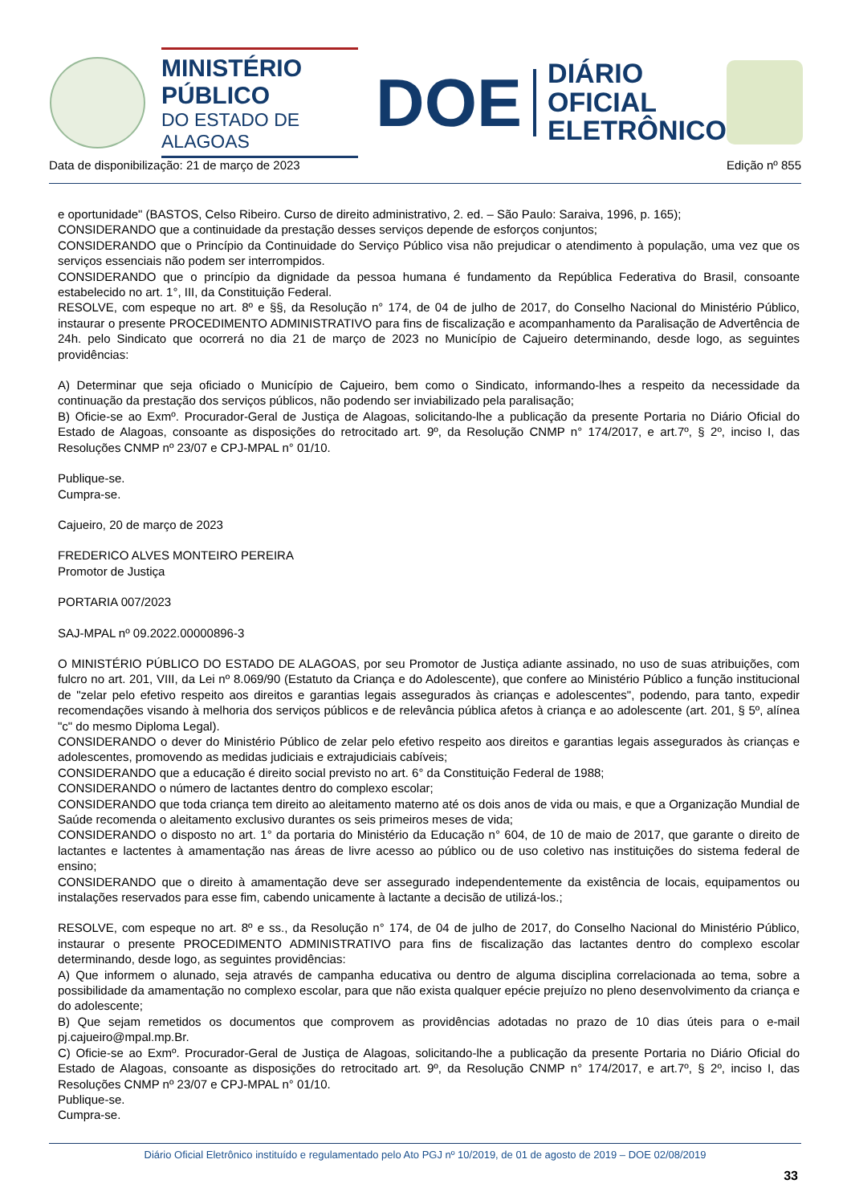MINISTÉRIO PÚBLICO
DO ESTADO DE ALAGOAS
DOE
DIÁRIO OFICIAL
ELETRÔNICO
Data de disponibilização: 21 de março de 2023 Edição nº 855
e oportunidade" (BASTOS, Celso Ribeiro. Curso de direito administrativo, 2. ed. – São Paulo: Saraiva, 1996, p. 165);
CONSIDERANDO que a continuidade da prestação desses serviços depende de esforços conjuntos;
CONSIDERANDO que o Princípio da Continuidade do Serviço Público visa não prejudicar o atendimento à população, uma vez que os serviços essenciais não podem ser interrompidos.
CONSIDERANDO que o princípio da dignidade da pessoa humana é fundamento da República Federativa do Brasil, consoante estabelecido no art. 1°, III, da Constituição Federal.
RESOLVE, com espeque no art. 8º e §§, da Resolução n° 174, de 04 de julho de 2017, do Conselho Nacional do Ministério Público, instaurar o presente PROCEDIMENTO ADMINISTRATIVO para fins de fiscalização e acompanhamento da Paralisação de Advertência de 24h. pelo Sindicato que ocorrerá no dia 21 de março de 2023 no Município de Cajueiro determinando, desde logo, as seguintes providências:
A) Determinar que seja oficiado o Município de Cajueiro, bem como o Sindicato, informando-lhes a respeito da necessidade da continuação da prestação dos serviços públicos, não podendo ser inviabilizado pela paralisação;
B) Oficie-se ao Exmº. Procurador-Geral de Justiça de Alagoas, solicitando-lhe a publicação da presente Portaria no Diário Oficial do Estado de Alagoas, consoante as disposições do retrocitado art. 9º, da Resolução CNMP n° 174/2017, e art.7º, § 2º, inciso I, das Resoluções CNMP nº 23/07 e CPJ-MPAL n° 01/10.
Publique-se.
Cumpra-se.
Cajueiro, 20 de março de 2023
FREDERICO ALVES MONTEIRO PEREIRA
Promotor de Justiça
PORTARIA 007/2023
SAJ-MPAL nº 09.2022.00000896-3
O MINISTÉRIO PÚBLICO DO ESTADO DE ALAGOAS, por seu Promotor de Justiça adiante assinado, no uso de suas atribuições, com fulcro no art. 201, VIII, da Lei nº 8.069/90 (Estatuto da Criança e do Adolescente), que confere ao Ministério Público a função institucional de "zelar pelo efetivo respeito aos direitos e garantias legais assegurados às crianças e adolescentes", podendo, para tanto, expedir recomendações visando à melhoria dos serviços públicos e de relevância pública afetos à criança e ao adolescente (art. 201, § 5º, alínea "c" do mesmo Diploma Legal).
CONSIDERANDO o dever do Ministério Público de zelar pelo efetivo respeito aos direitos e garantias legais assegurados às crianças e adolescentes, promovendo as medidas judiciais e extrajudiciais cabíveis;
CONSIDERANDO que a educação é direito social previsto no art. 6° da Constituição Federal de 1988;
CONSIDERANDO o número de lactantes dentro do complexo escolar;
CONSIDERANDO que toda criança tem direito ao aleitamento materno até os dois anos de vida ou mais, e que a Organização Mundial de Saúde recomenda o aleitamento exclusivo durantes os seis primeiros meses de vida;
CONSIDERANDO o disposto no art. 1° da portaria do Ministério da Educação n° 604, de 10 de maio de 2017, que garante o direito de lactantes e lactentes à amamentação nas áreas de livre acesso ao público ou de uso coletivo nas instituições do sistema federal de ensino;
CONSIDERANDO que o direito à amamentação deve ser assegurado independentemente da existência de locais, equipamentos ou instalações reservados para esse fim, cabendo unicamente à lactante a decisão de utilizá-los.;
RESOLVE, com espeque no art. 8º e ss., da Resolução n° 174, de 04 de julho de 2017, do Conselho Nacional do Ministério Público, instaurar o presente PROCEDIMENTO ADMINISTRATIVO para fins de fiscalização das lactantes dentro do complexo escolar determinando, desde logo, as seguintes providências:
A) Que informem o alunado, seja através de campanha educativa ou dentro de alguma disciplina correlacionada ao tema, sobre a possibilidade da amamentação no complexo escolar, para que não exista qualquer epécie prejuízo no pleno desenvolvimento da criança e do adolescente;
B) Que sejam remetidos os documentos que comprovem as providências adotadas no prazo de 10 dias úteis para o e-mail pj.cajueiro@mpal.mp.Br.
C) Oficie-se ao Exmº. Procurador-Geral de Justiça de Alagoas, solicitando-lhe a publicação da presente Portaria no Diário Oficial do Estado de Alagoas, consoante as disposições do retrocitado art. 9º, da Resolução CNMP n° 174/2017, e art.7º, § 2º, inciso I, das Resoluções CNMP nº 23/07 e CPJ-MPAL n° 01/10.
Publique-se.
Cumpra-se.
Diário Oficial Eletrônico instituído e regulamentado pelo Ato PGJ nº 10/2019, de 01 de agosto de 2019 – DOE 02/08/2019
33